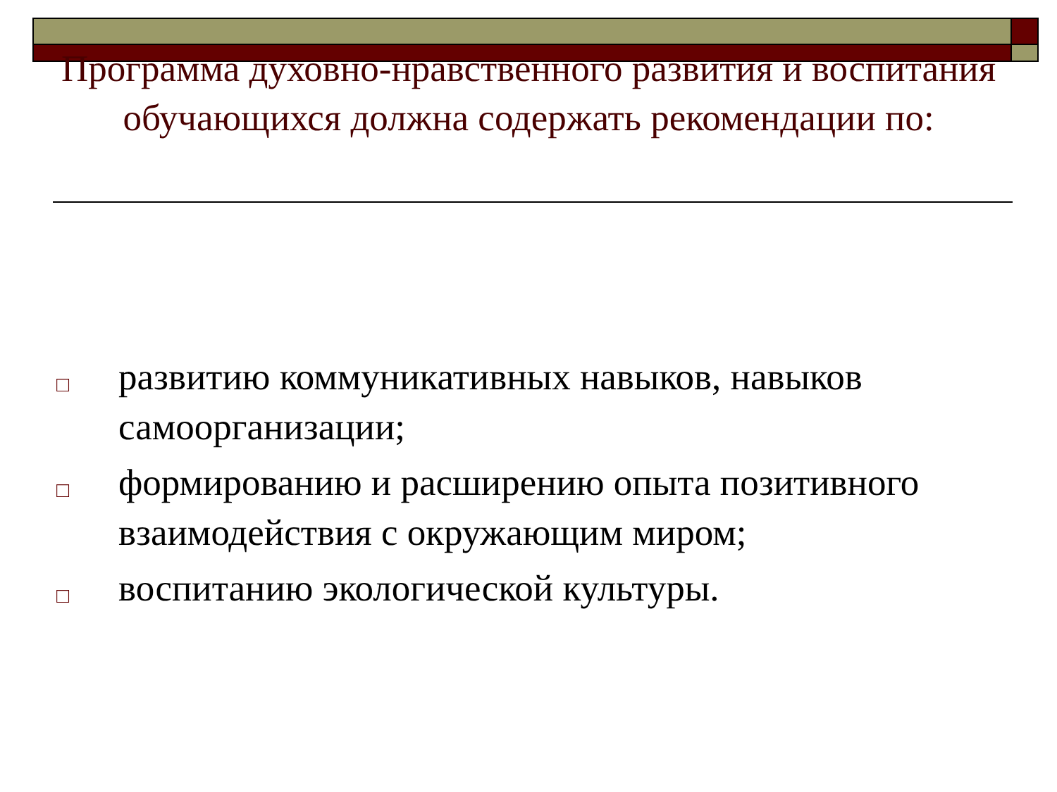Программа духовно-нравственного развития и воспитания обучающихся должна содержать рекомендации по:
□ развитию коммуникативных навыков, навыков самоорганизации;
□ формированию и расширению опыта позитивного взаимодействия с окружающим миром;
□ воспитанию экологической культуры.